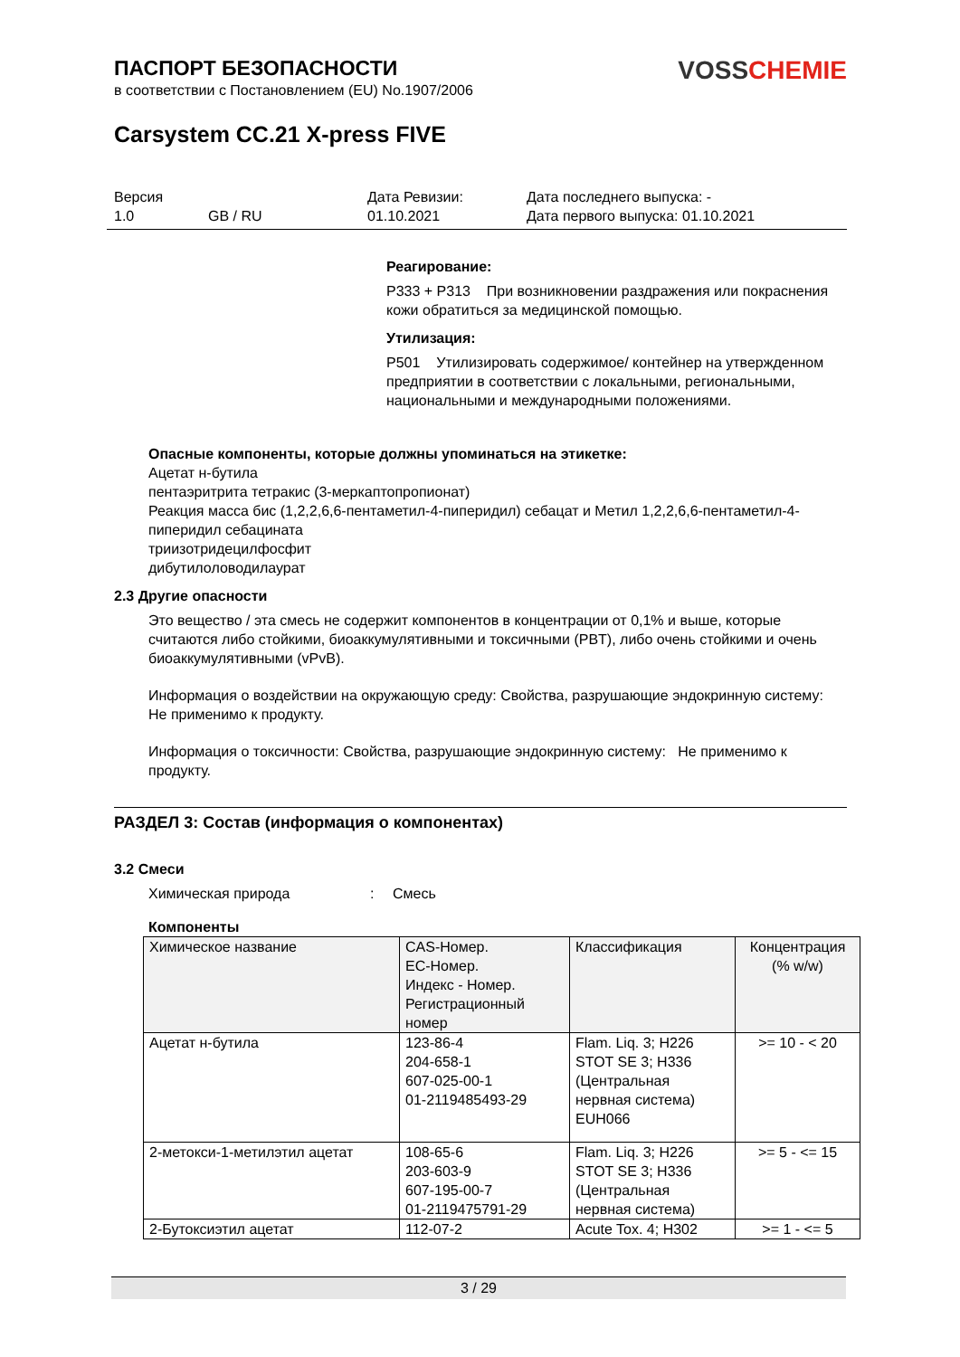ПАСПОРТ БЕЗОПАСНОСТИ
в соответствии с Постановлением (EU) No.1907/2006
VOSS CHEMIE
Carsystem CC.21 X-press FIVE
Версия
1.0
GB / RU Дата Ревизии:
01.10.2021
Дата последнего выпуска: -
Дата первого выпуска: 01.10.2021
Реагирование:
P333 + P313 При возникновении раздражения или покраснения кожи обратиться за медицинской помощью.
Утилизация:
P501 Утилизировать содержимое/ контейнер на утвержденном предприятии в соответствии с локальными, региональными, национальными и международными положениями.
Опасные компоненты, которые должны упоминаться на этикетке:
Ацетат н-бутила
пентаэритрита тетракис (3-меркаптопропионат)
Реакция масса бис (1,2,2,6,6-пентаметил-4-пиперидил) себацат и Метил 1,2,2,6,6-пентаметил-4-пиперидил себацината
триизотридецилфосфит
дибутилоловодилаурат
2.3 Другие опасности
Это вещество / эта смесь не содержит компонентов в концентрации от 0,1% и выше, которые считаются либо стойкими, биоаккумулятивными и токсичными (PBT), либо очень стойкими и очень биоаккумулятивными (vPvB).
Информация о воздействии на окружающую среду: Свойства, разрушающие эндокринную систему: Не применимо к продукту.
Информация о токсичности: Свойства, разрушающие эндокринную систему: Не применимо к продукту.
РАЗДЕЛ 3: Состав (информация о компонентах)
3.2 Смеси
Химическая природа : Смесь
Компоненты
| Химическое название | CAS-Номер. EC-Номер. Индекс - Номер. Регистрационный номер | Классификация | Концентрация (% w/w) |
| --- | --- | --- | --- |
| Ацетат н-бутила | 123-86-4 204-658-1 607-025-00-1 01-2119485493-29 | Flam. Liq. 3; H226 STOT SE 3; H336 (Центральная нервная система) EUH066 | >= 10 - < 20 |
| 2-метокси-1-метилэтил ацетат | 108-65-6 203-603-9 607-195-00-7 01-2119475791-29 | Flam. Liq. 3; H226 STOT SE 3; H336 (Центральная нервная система) | >= 5 - <= 15 |
| 2-Бутоксиэтил ацетат | 112-07-2 | Acute Tox. 4; H302 | >= 1 - <= 5 |
3 / 29